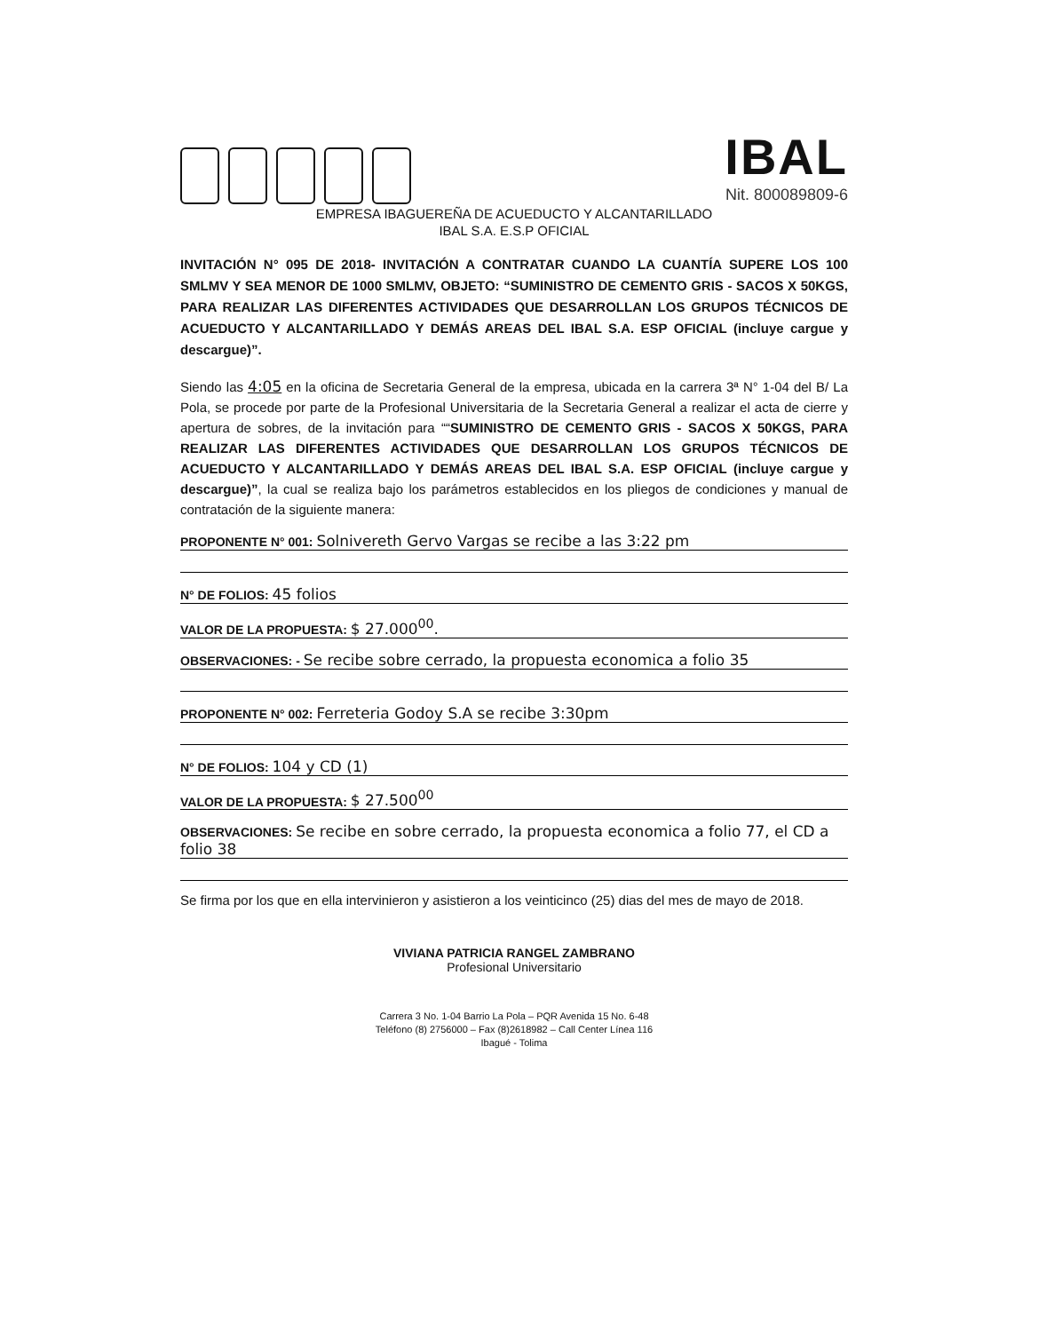IBAL
Nit. 800089809-6
EMPRESA IBAGUEREÑA DE ACUEDUCTO Y ALCANTARILLADO
IBAL S.A. E.S.P OFICIAL
INVITACIÓN N° 095 DE 2018- INVITACIÓN A CONTRATAR CUANDO LA CUANTÍA SUPERE LOS 100 SMLMV Y SEA MENOR DE 1000 SMLMV, OBJETO: “SUMINISTRO DE CEMENTO GRIS - SACOS X 50KGS, PARA REALIZAR LAS DIFERENTES ACTIVIDADES QUE DESARROLLAN LOS GRUPOS TÉCNICOS DE ACUEDUCTO Y ALCANTARILLADO Y DEMÁS AREAS DEL IBAL S.A. ESP OFICIAL (incluye cargue y descargue)”.
Siendo las 4:05 en la oficina de Secretaria General de la empresa, ubicada en la carrera 3ª N° 1-04 del B/ La Pola, se procede por parte de la Profesional Universitaria de la Secretaria General a realizar el acta de cierre y apertura de sobres, de la invitación para ““SUMINISTRO DE CEMENTO GRIS - SACOS X 50KGS, PARA REALIZAR LAS DIFERENTES ACTIVIDADES QUE DESARROLLAN LOS GRUPOS TÉCNICOS DE ACUEDUCTO Y ALCANTARILLADO Y DEMÁS AREAS DEL IBAL S.A. ESP OFICIAL (incluye cargue y descargue)”, la cual se realiza bajo los parámetros establecidos en los pliegos de condiciones y manual de contratación de la siguiente manera:
PROPONENTE N° 001: Solnivereth Gervo Vargas se recibe a las 3:22 pm
N° DE FOLIOS: 45 folios
VALOR DE LA PROPUESTA: $ 27.000<sup>00</sup>.
OBSERVACIONES: - Se recibe sobre cerrado, la propuesta economica a folio 35
PROPONENTE N° 002: Ferreteria Godoy S.A se recibe 3:30pm
N° DE FOLIOS: 104 y CD (1)
VALOR DE LA PROPUESTA: $ 27.500<sup>00</sup>
OBSERVACIONES: Se recibe en sobre cerrado, la propuesta economica a folio 77, el CD a folio 38
Se firma por los que en ella intervinieron y asistieron a los veinticinco (25) dias del mes de mayo de 2018.
VIVIANA PATRICIA RANGEL ZAMBRANO
Profesional Universitario
Carrera 3 No. 1-04 Barrio La Pola – PQR Avenida 15 No. 6-48
Teléfono (8) 2756000 – Fax (8)2618982 – Call Center Línea 116
Ibagué - Tolima